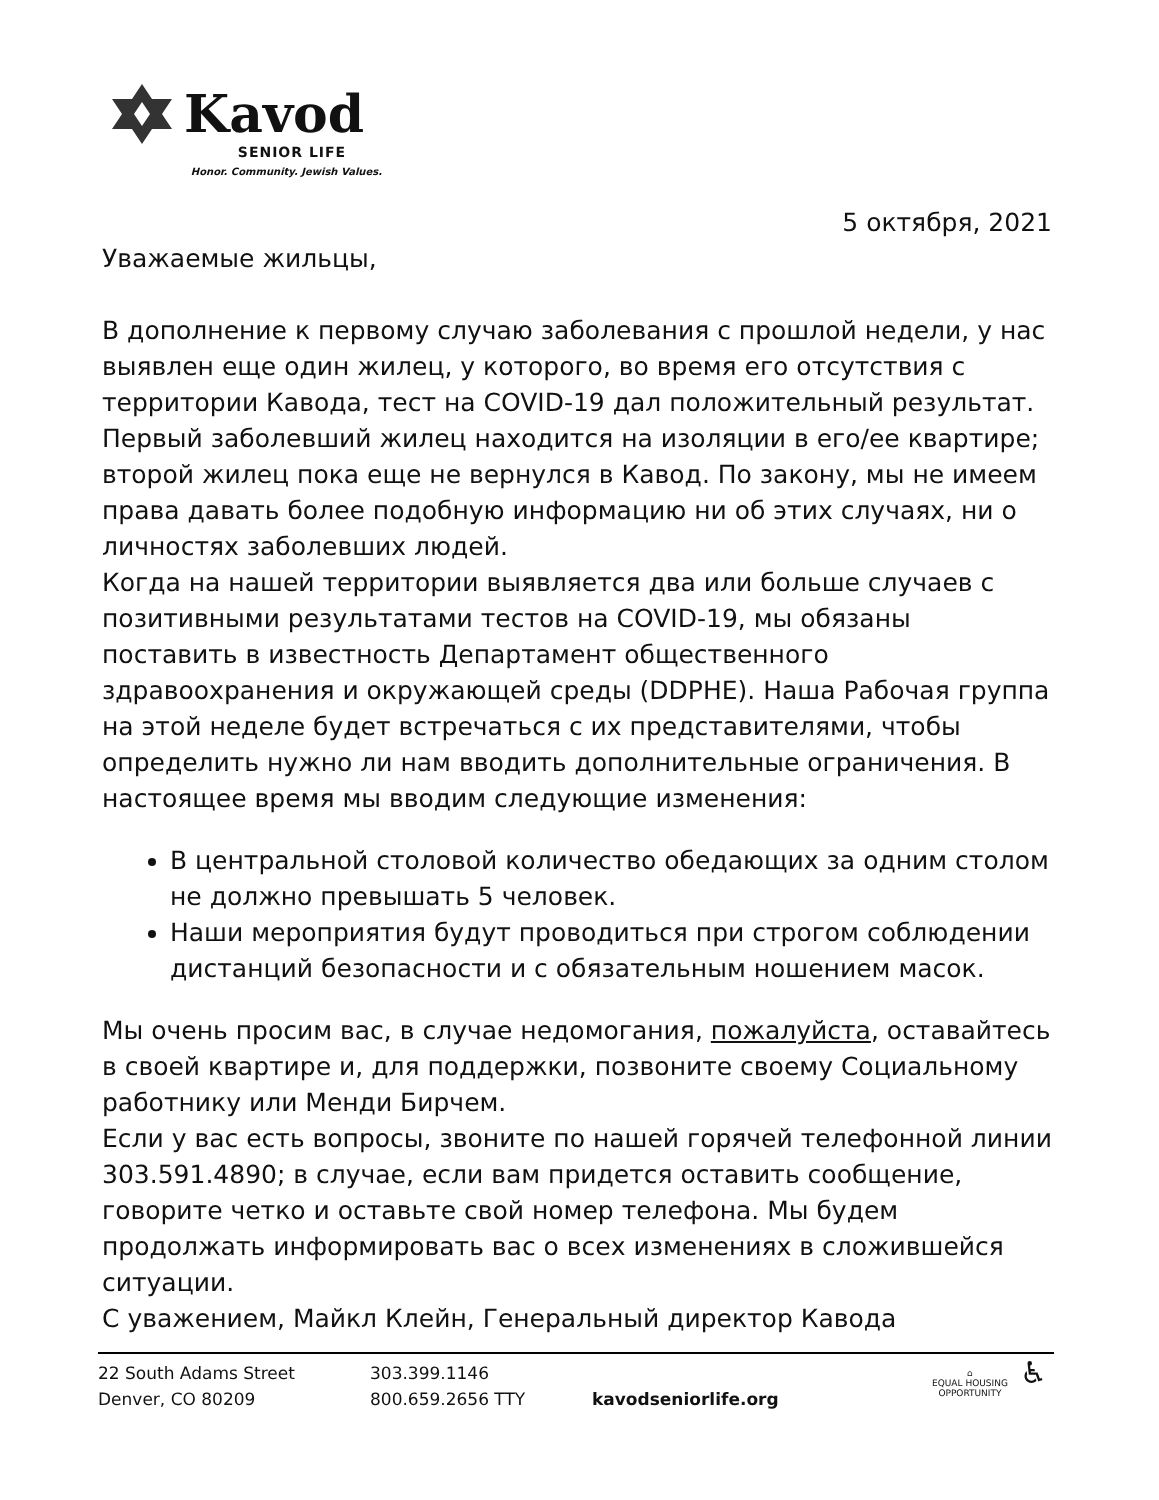Kavod
SENIOR LIFE
Honor. Community. Jewish Values.
5 октября, 2021
Уважаемые жильцы,
В дополнение к первому случаю заболевания с прошлой недели, у нас выявлен еще один жилец, у которого, во время его отсутствия с территории Кавода, тест на COVID-19 дал положительный результат. Первый заболевший жилец находится на изоляции в его/ее квартире; второй жилец пока еще не вернулся в Кавод. По закону, мы не имеем права давать более подобную информацию ни об этих случаях, ни о личностях заболевших людей.
Когда на нашей территории выявляется два или больше случаев с позитивными результатами тестов на COVID-19, мы обязаны поставить в известность Департамент общественного здравоохранения и окружающей среды (DDPHE). Наша Рабочая группа на этой неделе будет встречаться с их представителями, чтобы определить нужно ли нам вводить дополнительные ограничения. В настоящее время мы вводим следующие изменения:
В центральной столовой количество обедающих за одним столом не должно превышать 5 человек.
Наши мероприятия будут проводиться при строгом соблюдении дистанций безопасности и с обязательным ношением масок.
Мы очень просим вас, в случае недомогания, пожалуйста, оставайтесь в своей квартире и, для поддержки, позвоните своему Социальному работнику или Менди Бирчем.
Если у вас есть вопросы, звоните по нашей горячей телефонной линии 303.591.4890; в случае, если вам придется оставить сообщение, говорите четко и оставьте свой номер телефона. Мы будем продолжать информировать вас о всех изменениях в сложившейся ситуации.
С уважением, Майкл Клейн, Генеральный директор Кавода
22 South Adams Street
Denver, CO 80209
303.399.1146
800.659.2656 TTY
kavodseniorlife.org
⌂
EQUAL HOUSING
OPPORTUNITY
♿